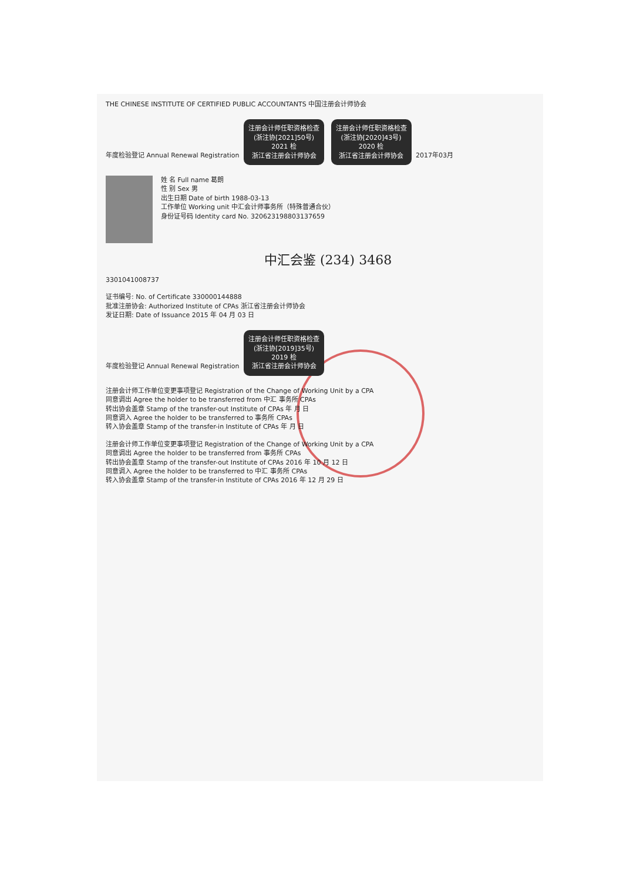THE CHINESE INSTITUTE OF CERTIFIED PUBLIC ACCOUNTANTS 中国注册会计师协会
年度检验登记 Annual Renewal Registration 注册会计师任职资格检查
(浙注协[2021]50号)
2021 检
浙江省注册会计师协会 注册会计师任职资格检查
(浙注协[2020]43号)
2020 检
浙江省注册会计师协会 2017年03月
姓 名 Full name 葛朗
性 别 Sex 男
出生日期 Date of birth 1988-03-13
工作单位 Working unit 中汇会计师事务所（特殊普通合伙）
身份证号码 Identity card No. 320623198803137659
中汇会鉴 (234) 3468
3301041008737
证书编号: No. of Certificate 330000144888
批准注册协会: Authorized Institute of CPAs 浙江省注册会计师协会
发证日期: Date of Issuance 2015 年 04 月 03 日
年度检验登记 Annual Renewal Registration 注册会计师任职资格检查
(浙注协[2019]35号)
2019 检
浙江省注册会计师协会
注册会计师工作单位变更事项登记 Registration of the Change of Working Unit by a CPA
同意调出 Agree the holder to be transferred from 中汇 事务所 CPAs
转出协会盖章 Stamp of the transfer-out Institute of CPAs 年 月 日
同意调入 Agree the holder to be transferred to 事务所 CPAs
转入协会盖章 Stamp of the transfer-in Institute of CPAs 年 月 日
注册会计师工作单位变更事项登记 Registration of the Change of Working Unit by a CPA
同意调出 Agree the holder to be transferred from 事务所 CPAs
转出协会盖章 Stamp of the transfer-out Institute of CPAs 2016 年 10 月 12 日
同意调入 Agree the holder to be transferred to 中汇 事务所 CPAs
转入协会盖章 Stamp of the transfer-in Institute of CPAs 2016 年 12 月 29 日